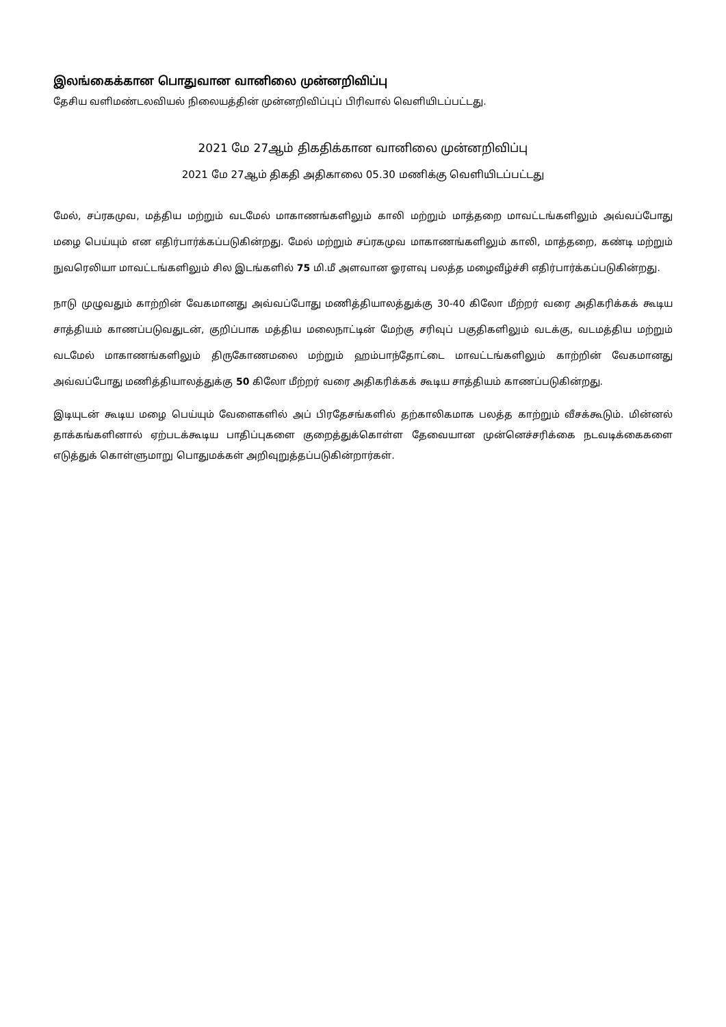இலங்கைக்கான பொதுவான வானிலை முன்னறிவிப்பு
தேசிய வளிமண்டலவியல் நிலையத்தின் முன்னறிவிப்புப் பிரிவால் வெளியிடப்பட்டது.
2021 மே 27ஆம் திகதிக்கான வானிலை முன்னறிவிப்பு
2021 மே 27ஆம் திகதி அதிகாலை 05.30 மணிக்கு வெளியிடப்பட்டது
மேல், சப்ரகமுவ, மத்திய மற்றும் வடமேல் மாகாணங்களிலும் காலி மற்றும் மாத்தறை மாவட்டங்களிலும் அவ்வப்போது மழை பெய்யும் என எதிர்பார்க்கப்படுகின்றது. மேல் மற்றும் சப்ரகமுவ மாகாணங்களிலும் காலி, மாத்தறை, கண்டி மற்றும் நுவரெலியா மாவட்டங்களிலும் சில இடங்களில் 75 மி.மீ அளவான ஓரளவு பலத்த மழைவீழ்ச்சி எதிர்பார்க்கப்படுகின்றது.
நாடு முழுவதும் காற்றின் வேகமானது அவ்வப்போது மணித்தியாலத்துக்கு 30-40 கிலோ மீற்றர் வரை அதிகரிக்கக் கூடிய சாத்தியம் காணப்படுவதுடன், குறிப்பாக மத்திய மலைநாட்டின் மேற்கு சரிவுப் பகுதிகளிலும் வடக்கு, வடமத்திய மற்றும் வடமேல் மாகாணங்களிலும் திருகோணமலை மற்றும் ஹம்பாந்தோட்டை மாவட்டங்களிலும் காற்றின் வேகமானது அவ்வப்போது மணித்தியாலத்துக்கு 50 கிலோ மீற்றர் வரை அதிகரிக்கக் கூடிய சாத்தியம் காணப்படுகின்றது.
இடியுடன் கூடிய மழை பெய்யும் வேளைகளில் அப் பிரதேசங்களில் தற்காலிகமாக பலத்த காற்றும் வீசக்கூடும். மின்னல் தாக்கங்களினால் ஏற்படக்கூடிய பாதிப்புகளை குறைத்துக்கொள்ள தேவையான முன்னெச்சரிக்கை நடவடிக்கைகளை எடுத்துக் கொள்ளுமாறு பொதுமக்கள் அறிவுறுத்தப்படுகின்றார்கள்.